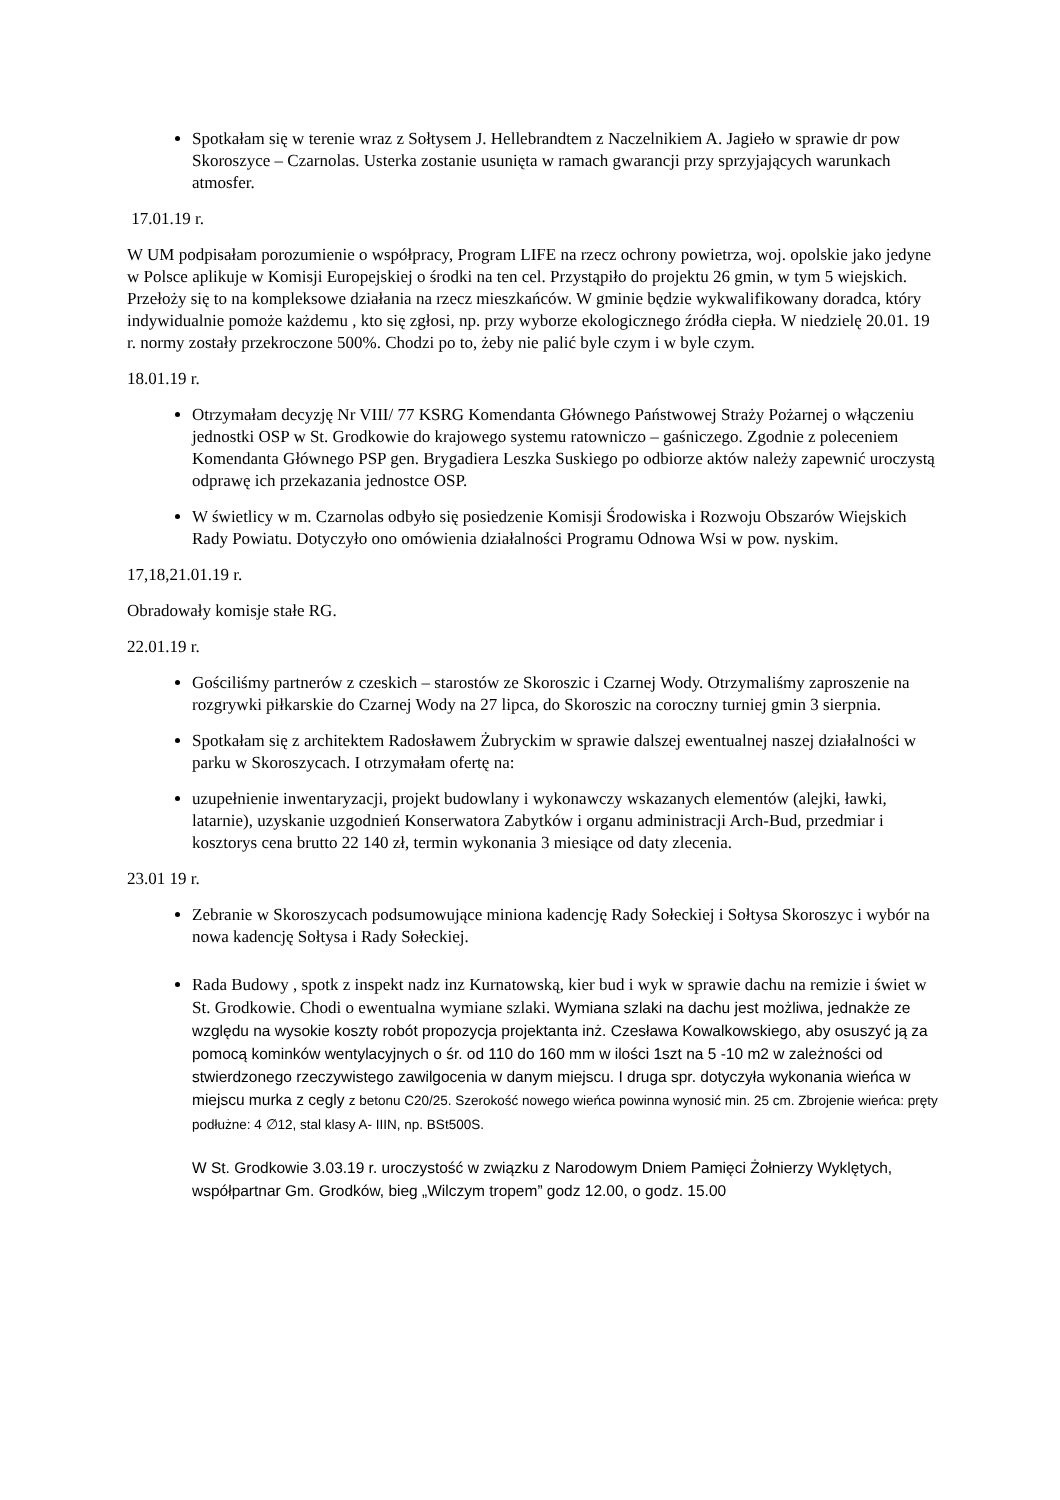Spotkałam się w terenie wraz z Sołtysem J. Hellebrandtem z Naczelnikiem A. Jagieło w sprawie dr pow Skoroszyce – Czarnolas. Usterka zostanie usunięta w ramach gwarancji przy sprzyjających warunkach atmosfer.
17.01.19 r.
W UM podpisałam porozumienie o współpracy, Program LIFE na rzecz ochrony powietrza, woj. opolskie jako jedyne w Polsce aplikuje w Komisji Europejskiej o środki na ten cel. Przystąpiło do projektu 26 gmin, w tym 5 wiejskich. Przełoży się to na kompleksowe działania na rzecz mieszkańców. W gminie będzie wykwalifikowany doradca, który indywidualnie pomoże każdemu , kto się zgłosi, np. przy wyborze ekologicznego źródła ciepła. W niedzielę 20.01. 19 r. normy zostały przekroczone 500%. Chodzi po to, żeby nie palić byle czym i w byle czym.
18.01.19 r.
Otrzymałam decyzję Nr VIII/ 77 KSRG Komendanta Głównego Państwowej Straży Pożarnej o włączeniu jednostki OSP w St. Grodkowie do krajowego systemu ratowniczo – gaśniczego. Zgodnie z poleceniem Komendanta Głównego PSP gen. Brygadiera Leszka Suskiego po odbiorze aktów należy zapewnić uroczystą odprawę ich przekazania jednostce OSP.
W świetlicy w m. Czarnolas odbyło się posiedzenie Komisji Środowiska i Rozwoju Obszarów Wiejskich Rady Powiatu. Dotyczyło ono omówienia działalności Programu Odnowa Wsi w pow. nyskim.
17,18,21.01.19 r.
Obradowały komisje stałe RG.
22.01.19 r.
Gościliśmy partnerów z czeskich – starostów ze Skoroszic i Czarnej Wody. Otrzymaliśmy zaproszenie na rozgrywki piłkarskie do Czarnej Wody na 27 lipca, do Skoroszic na coroczny turniej gmin 3 sierpnia.
Spotkałam się z architektem Radosławem Żubryckim w sprawie dalszej ewentualnej naszej działalności w parku w Skoroszycach. I otrzymałam ofertę na:
uzupełnienie inwentaryzacji, projekt budowlany i wykonawczy wskazanych elementów (alejki, ławki, latarnie), uzyskanie uzgodnień Konserwatora Zabytków i organu administracji Arch-Bud, przedmiar i kosztorys cena brutto 22 140 zł, termin wykonania 3 miesiące od daty zlecenia.
23.01 19 r.
Zebranie w Skoroszycach podsumowujące miniona kadencję Rady Sołeckiej i Sołtysa Skoroszyc i wybór na nowa kadencję Sołtysa i Rady Sołeckiej.
Rada Budowy , spotk z inspekt nadz inz Kurnatowską, kier bud i wyk w sprawie dachu na remizie i świet w St. Grodkowie. Chodi o ewentualna wymiane szlaki. Wymiana szlaki na dachu jest możliwa, jednakże ze względu na wysokie koszty robót propozycja projektanta inż. Czesława Kowalkowskiego, aby osuszyć ją za pomocą kominków wentylacyjnych o śr. od 110 do 160 mm w ilości 1szt na 5 -10 m2 w zależności od stwierdzonego rzeczywistego zawilgocenia w danym miejscu. I druga spr. dotyczyła wykonania wieńca w miejscu murka z cegly z betonu C20/25. Szerokość nowego wieńca powinna wynosić min. 25 cm. Zbrojenie wieńca: pręty podłużne: 4 ∅12, stal klasy A- IIIN, np. BSt500S.
W St. Grodkowie 3.03.19 r. uroczystość w związku z Narodowym Dniem Pamięci Żołnierzy Wyklętych, współpartnar Gm. Grodków, bieg „Wilczym tropem” godz 12.00, o godz. 15.00